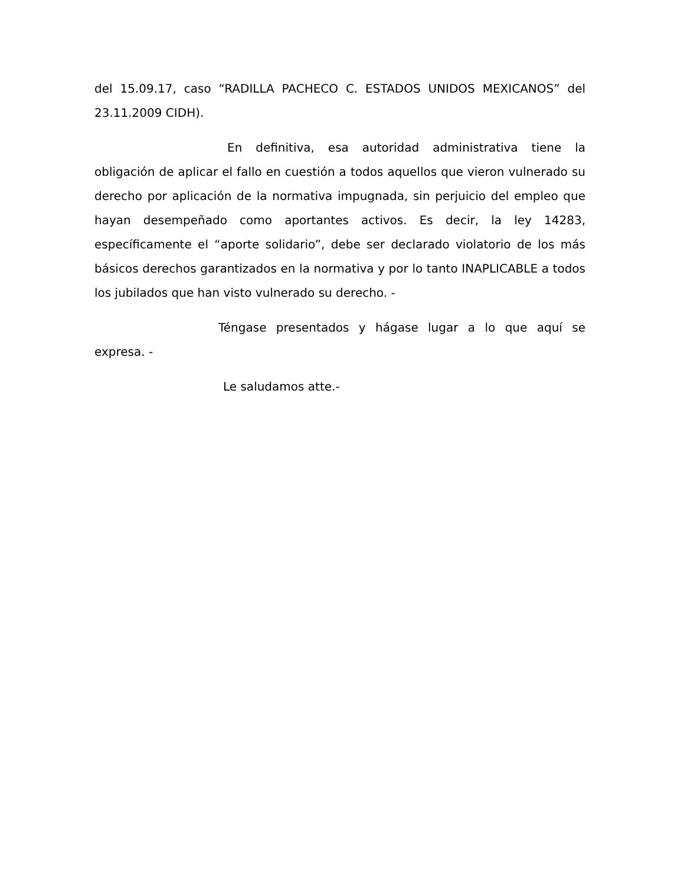del 15.09.17, caso “RADILLA PACHECO C. ESTADOS UNIDOS MEXICANOS” del 23.11.2009 CIDH).
En definitiva, esa autoridad administrativa tiene la obligación de aplicar el fallo en cuestión a todos aquellos que vieron vulnerado su derecho por aplicación de la normativa impugnada, sin perjuicio del empleo que hayan desempeñado como aportantes activos. Es decir, la ley 14283, específicamente el “aporte solidario”, debe ser declarado violatorio de los más básicos derechos garantizados en la normativa y por lo tanto INAPLICABLE a todos los jubilados que han visto vulnerado su derecho. -
Téngase presentados y hágase lugar a lo que aquí se expresa. -
Le saludamos atte.-